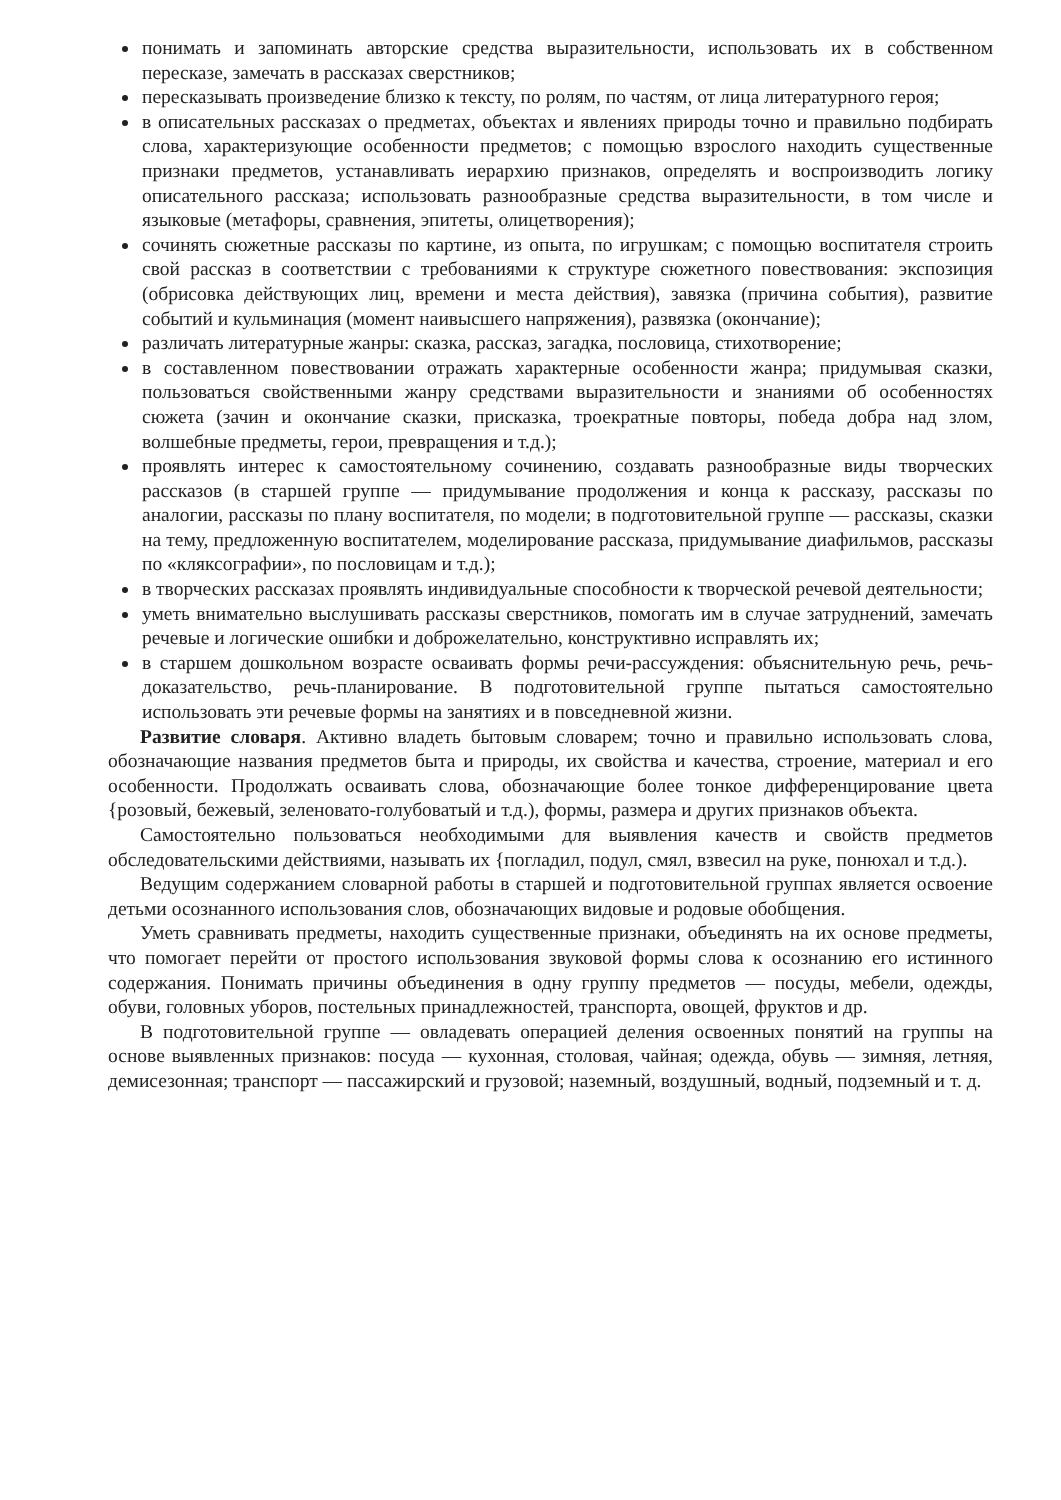понимать и запоминать авторские средства выразительности, использовать их в собственном пересказе, замечать в рассказах сверстников;
пересказывать произведение близко к тексту, по ролям, по частям, от лица литературного героя;
в описательных рассказах о предметах, объектах и явлениях природы точно и правильно подбирать слова, характеризующие особенности предметов; с помощью взрослого находить существенные признаки предметов, устанавливать иерархию признаков, определять и воспроизводить логику описательного рассказа; использовать разнообразные средства выразительности, в том числе и языковые (метафоры, сравнения, эпитеты, олицетворения);
сочинять сюжетные рассказы по картине, из опыта, по игрушкам; с помощью воспитателя строить свой рассказ в соответствии с требованиями к структуре сюжетного повествования: экспозиция (обрисовка действующих лиц, времени и места действия), завязка (причина события), развитие событий и кульминация (момент наивысшего напряжения), развязка (окончание);
различать литературные жанры: сказка, рассказ, загадка, пословица, стихотворение;
в составленном повествовании отражать характерные особенности жанра; придумывая сказки, пользоваться свойственными жанру средствами выразительности и знаниями об особенностях сюжета (зачин и окончание сказки, присказка, троекратные повторы, победа добра над злом, волшебные предметы, герои, превращения и т.д.);
проявлять интерес к самостоятельному сочинению, создавать разнообразные виды творческих рассказов (в старшей группе — придумывание продолжения и конца к рассказу, рассказы по аналогии, рассказы по плану воспитателя, по модели; в подготовительной группе — рассказы, сказки на тему, предложенную воспитателем, моделирование рассказа, придумывание диафильмов, рассказы по «кляксографии», по пословицам и т.д.);
в творческих рассказах проявлять индивидуальные способности к творческой речевой деятельности;
уметь внимательно выслушивать рассказы сверстников, помогать им в случае затруднений, замечать речевые и логические ошибки и доброжелательно, конструктивно исправлять их;
в старшем дошкольном возрасте осваивать формы речи-рассуждения: объяснительную речь, речь-доказательство, речь-планирование. В подготовительной группе пытаться самостоятельно использовать эти речевые формы на занятиях и в повседневной жизни.
Развитие словаря. Активно владеть бытовым словарем; точно и правильно использовать слова, обозначающие названия предметов быта и природы, их свойства и качества, строение, материал и его особенности. Продолжать осваивать слова, обозначающие более тонкое дифференцирование цвета {розовый, бежевый, зеленовато-голубоватый и т.д.), формы, размера и других признаков объекта.
Самостоятельно пользоваться необходимыми для выявления качеств и свойств предметов обследовательскими действиями, называть их {погладил, подул, смял, взвесил на руке, понюхал и т.д.).
Ведущим содержанием словарной работы в старшей и подготовительной группах является освоение детьми осознанного использования слов, обозначающих видовые и родовые обобщения.
Уметь сравнивать предметы, находить существенные признаки, объединять на их основе предметы, что помогает перейти от простого использования звуковой формы слова к осознанию его истинного содержания. Понимать причины объединения в одну группу предметов — посуды, мебели, одежды, обуви, головных уборов, постельных принадлежностей, транспорта, овощей, фруктов и др.
В подготовительной группе — овладевать операцией деления освоенных понятий на группы на основе выявленных признаков: посуда — кухонная, столовая, чайная; одежда, обувь — зимняя, летняя, демисезонная; транспорт — пассажирский и грузовой; наземный, воздушный, водный, подземный и т. д.